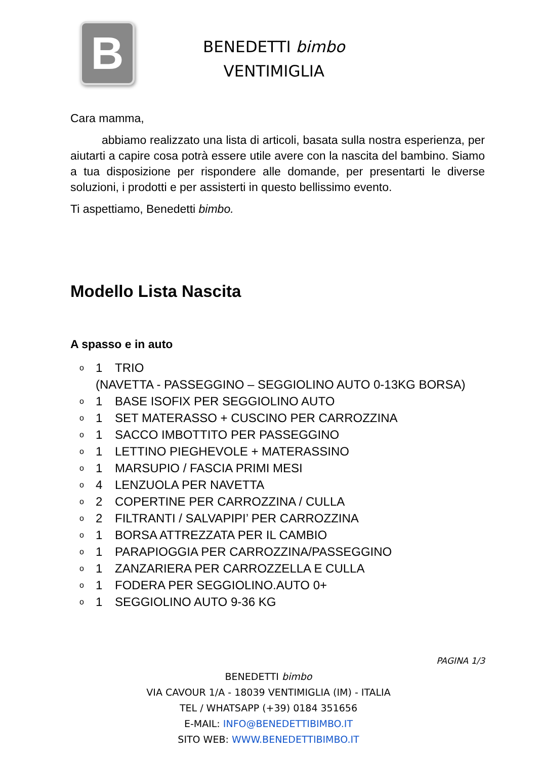B
BENEDETTI bimbo
VENTIMIGLIA
Cara mamma,
abbiamo realizzato una lista di articoli, basata sulla nostra esperienza, per aiutarti a capire cosa potrà essere utile avere con la nascita del bambino. Siamo a tua disposizione per rispondere alle domande, per presentarti le diverse soluzioni, i prodotti e per assisterti in questo bellissimo evento.
Ti aspettiamo, Benedetti bimbo.
Modello Lista Nascita
A spasso e in auto
o 1 TRIO
(NAVETTA - PASSEGGINO – SEGGIOLINO AUTO 0-13KG BORSA)
o 1 BASE ISOFIX PER SEGGIOLINO AUTO
o 1 SET MATERASSO + CUSCINO PER CARROZZINA
o 1 SACCO IMBOTTITO PER PASSEGGINO
o 1 LETTINO PIEGHEVOLE + MATERASSINO
o 1 MARSUPIO / FASCIA PRIMI MESI
o 4 LENZUOLA PER NAVETTA
o 2 COPERTINE PER CARROZZINA / CULLA
o 2 FILTRANTI / SALVAPIPI’ PER CARROZZINA
o 1 BORSA ATTREZZATA PER IL CAMBIO
o 1 PARAPIOGGIA PER CARROZZINA/PASSEGGINO
o 1 ZANZARIERA PER CARROZZELLA E CULLA
o 1 FODERA PER SEGGIOLINO.AUTO 0+
o 1 SEGGIOLINO AUTO 9-36 KG
PAGINA 1/3
BENEDETTI bimbo
VIA CAVOUR 1/A - 18039 VENTIMIGLIA (IM) - ITALIA
TEL / WHATSAPP (+39) 0184 351656
E-MAIL: INFO@BENEDETTIBIMBO.IT
SITO WEB: WWW.BENEDETTIBIMBO.IT